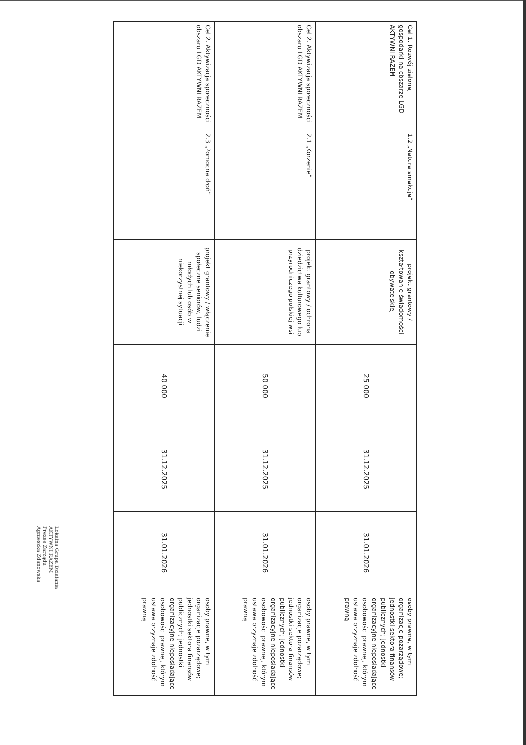| Cel 1. Rozwój zielonej gospodarki na obszarze LGD AKTYWNI RAZEM | 1.2 „Natura smakuje” | projekt grantowy / kształtowanie świadomości obywatelskiej | 25 000 | 31.12.2025 | 31.01.2026 | osoby prawne, w tym organizacje pozarządowe; jednostki sektora finansów publicznych; jednostki organizacyjne nieposiadające osobowości prawnej, którym ustawa przyznaje zdolność prawną |
| Cel 2. Aktywizacja społeczności obszaru LGD AKTYWNI RAZEM | 2.1 „Korzenie” | projekt grantowy / ochrona dziedzictwa kulturowego lub przyrodniczego polskiej wsi | 50 000 | 31.12.2025 | 31.01.2026 | osoby prawne, w tym organizacje pozarządowe; jednostki sektora finansów publicznych; jednostki organizacyjne nieposiadające osobowości prawnej, którym ustawa przyznaje zdolność prawną |
| Cel 2. Aktywizacja społeczności obszaru LGD AKTYWNI RAZEM | 2.3 „Pomocna dłoń” | projekt grantowy / włączenie społeczne seniorów, ludzi młodych lub osób w niekorzystnej sytuacji | 40 000 | 31.12.2025 | 31.01.2026 | osoby prawne, w tym organizacje pozarządowe; jednostki sektora finansów publicznych; jednostki organizacyjne nieposiadające osobowości prawnej, którym ustawa przyznaje zdolność prawną |
Lokalna Grupa Działania
AKTYWNI RAZEM
Prezes Zarządu
Agnieszka Zdanowska